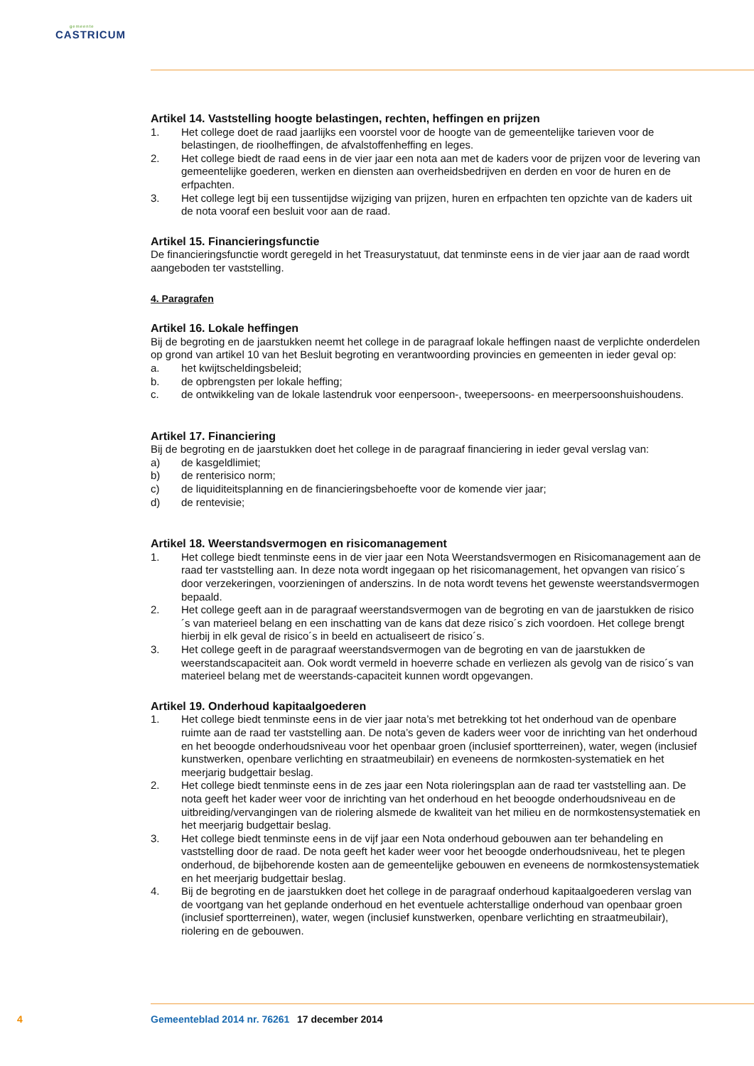gemeente
CASTRICUM
Artikel 14. Vaststelling hoogte belastingen, rechten, heffingen en prijzen
1. Het college doet de raad jaarlijks een voorstel voor de hoogte van de gemeentelijke tarieven voor de belastingen, de rioolheffingen, de afvalstoffenheffing en leges.
2. Het college biedt de raad eens in de vier jaar een nota aan met de kaders voor de prijzen voor de levering van gemeentelijke goederen, werken en diensten aan overheidsbedrijven en derden en voor de huren en de erfpachten.
3. Het college legt bij een tussentijdse wijziging van prijzen, huren en erfpachten ten opzichte van de kaders uit de nota vooraf een besluit voor aan de raad.
Artikel 15. Financieringsfunctie
De financieringsfunctie wordt geregeld in het Treasurystatuut, dat tenminste eens in de vier jaar aan de raad wordt aangeboden ter vaststelling.
4. Paragrafen
Artikel 16. Lokale heffingen
Bij de begroting en de jaarstukken neemt het college in de paragraaf lokale heffingen naast de verplichte onderdelen op grond van artikel 10 van het Besluit begroting en verantwoording provincies en gemeenten in ieder geval op:
a. het kwijtscheldingsbeleid;
b. de opbrengsten per lokale heffing;
c. de ontwikkeling van de lokale lastendruk voor eenpersoon-, tweepersoons- en meerpersoonshuishoudens.
Artikel 17. Financiering
Bij de begroting en de jaarstukken doet het college in de paragraaf financiering in ieder geval verslag van:
a) de kasgeldlimiet;
b) de renterisico norm;
c) de liquiditeitsplanning en de financieringsbehoefte voor de komende vier jaar;
d) de rentevisie;
Artikel 18. Weerstandsvermogen en risicomanagement
1. Het college biedt tenminste eens in de vier jaar een Nota Weerstandsvermogen en Risicomanagement aan de raad ter vaststelling aan. In deze nota wordt ingegaan op het risicomanagement, het opvangen van risico´s door verzekeringen, voorzieningen of anderszins. In de nota wordt tevens het gewenste weerstandsvermogen bepaald.
2. Het college geeft aan in de paragraaf weerstandsvermogen van de begroting en van de jaarstukken de risico´s van materieel belang en een inschatting van de kans dat deze risico´s zich voordoen. Het college brengt hierbij in elk geval de risico´s in beeld en actualiseert de risico´s.
3. Het college geeft in de paragraaf weerstandsvermogen van de begroting en van de jaarstukken de weerstandscapaciteit aan. Ook wordt vermeld in hoeverre schade en verliezen als gevolg van de risico´s van materieel belang met de weerstands-capaciteit kunnen wordt opgevangen.
Artikel 19. Onderhoud kapitaalgoederen
1. Het college biedt tenminste eens in de vier jaar nota’s met betrekking tot het onderhoud van de openbare ruimte aan de raad ter vaststelling aan. De nota’s geven de kaders weer voor de inrichting van het onderhoud en het beoogde onderhoudsniveau voor het openbaar groen (inclusief sportterreinen), water, wegen (inclusief kunstwerken, openbare verlichting en straatmeubilair) en eveneens de normkosten-systematiek en het meerjarig budgettair beslag.
2. Het college biedt tenminste eens in de zes jaar een Nota rioleringsplan aan de raad ter vaststelling aan. De nota geeft het kader weer voor de inrichting van het onderhoud en het beoogde onderhoudsniveau en de uitbreiding/vervangingen van de riolering alsmede de kwaliteit van het milieu en de normkostensystematiek en het meerjarig budgettair beslag.
3. Het college biedt tenminste eens in de vijf jaar een Nota onderhoud gebouwen aan ter behandeling en vaststelling door de raad. De nota geeft het kader weer voor het beoogde onderhoudsniveau, het te plegen onderhoud, de bijbehorende kosten aan de gemeentelijke gebouwen en eveneens de normkostensystematiek en het meerjarig budgettair beslag.
4. Bij de begroting en de jaarstukken doet het college in de paragraaf onderhoud kapitaalgoederen verslag van de voortgang van het geplande onderhoud en het eventuele achterstallige onderhoud van openbaar groen (inclusief sportterreinen), water, wegen (inclusief kunstwerken, openbare verlichting en straatmeubilair), riolering en de gebouwen.
4 Gemeenteblad 2014 nr. 76261 17 december 2014